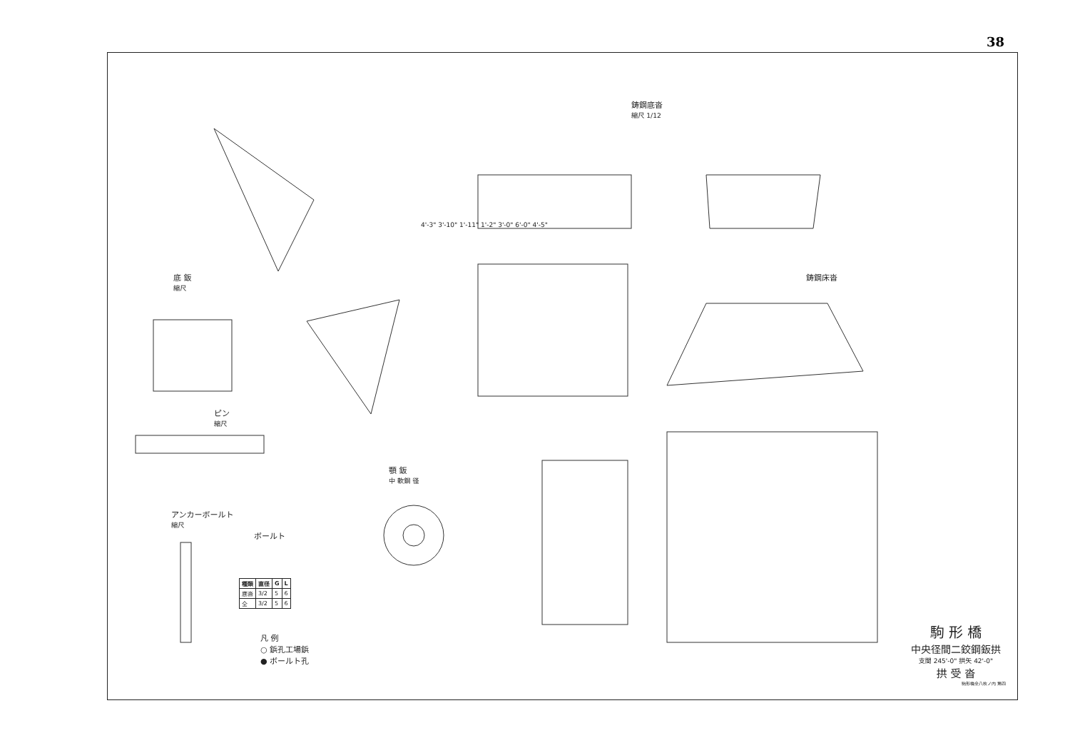38
鋳鋼底沓
縮尺 1/12
鋳鋼床沓
底 鈑
縮尺
ピン
縮尺
顎 鈑
中 軟鋼 径
アンカーボールト
縮尺
ボールト
| 種類 | 直径 | G | L |
| --- | --- | --- | --- |
| 底沓 | 3/2 | 5 | 6 |
| 仝 | 3/2 | 5 | 6 |
凡 例
○ 鋲孔工場鋲
● ボールト孔
4'-3" 3'-10" 1'-11" 1'-2" 3'-0" 6'-0" 4'-5"
駒 形 橋
中央径間二鉸鋼鈑拱
支間 245'-0" 拱矢 42'-0"
拱 受 沓
駒形橋全八枚ノ内 第四